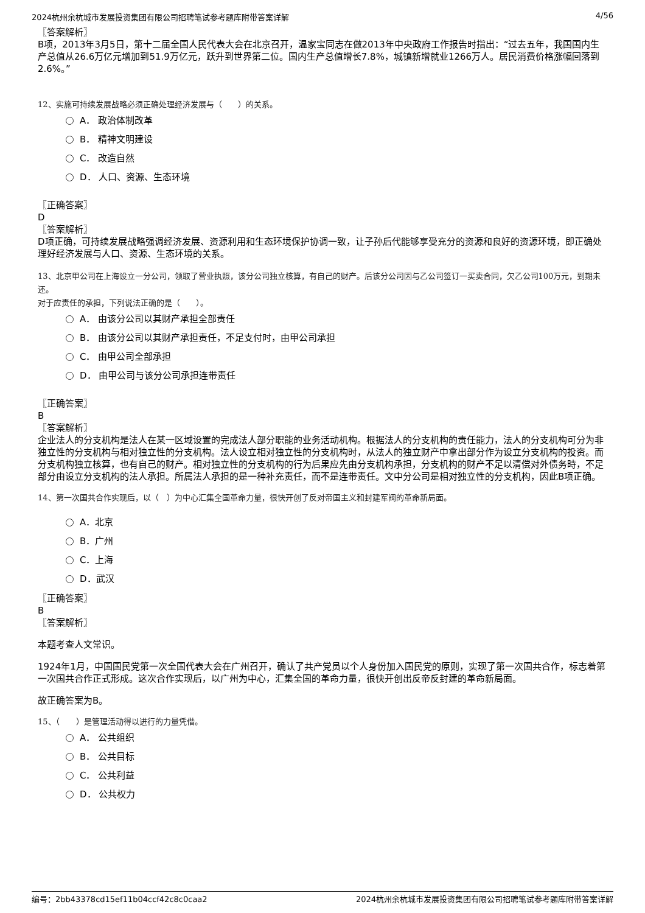2024杭州余杭城市发展投资集团有限公司招聘笔试参考题库附带答案详解 4/56
〖答案解析〗
B项，2013年3月5日，第十二届全国人民代表大会在北京召开，温家宝同志在做2013年中央政府工作报告时指出：“过去五年，我国国内生产总值从26.6万亿元增加到51.9万亿元，跃升到世界第二位。国内生产总值增长7.8%，城镇新增就业1266万人。居民消费价格涨幅回落到2.6%。”
12、实施可持续发展战略必须正确处理经济发展与（　　）的关系。
A． 政治体制改革
B． 精神文明建设
C． 改造自然
D． 人口、资源、生态环境
〖正确答案〗
D
〖答案解析〗
D项正确，可持续发展战略强调经济发展、资源利用和生态环境保护协调一致，让子孙后代能够享受充分的资源和良好的资源环境，即正确处理好经济发展与人口、资源、生态环境的关系。
13、北京甲公司在上海设立一分公司，领取了营业执照，该分公司独立核算，有自己的财产。后该分公司因与乙公司签订一买卖合同，欠乙公司100万元，到期未还。
对于应责任的承担，下列说法正确的是（　　）。
A． 由该分公司以其财产承担全部责任
B． 由该分公司以其财产承担责任，不足支付时，由甲公司承担
C． 由甲公司全部承担
D． 由甲公司与该分公司承担连带责任
〖正确答案〗
B
〖答案解析〗
企业法人的分支机构是法人在某一区域设置的完成法人部分职能的业务活动机构。根据法人的分支机构的责任能力，法人的分支机构可分为非独立性的分支机构与相对独立性的分支机构。法人设立相对独立性的分支机构时，从法人的独立财产中拿出部分作为设立分支机构的投资。而分支机构独立核算，也有自己的财产。相对独立性的分支机构的行为后果应先由分支机构承担，分支机构的财产不足以清偿对外债务時，不足部分由设立分支机构的法人承担。所属法人承担的是一种补充责任，而不是连带责任。文中分公司是相对独立性的分支机构，因此B项正确。
14、第一次国共合作实现后，以（　）为中心汇集全国革命力量，很快开创了反对帝国主义和封建军阀的革命新局面。
A．北京
B．广州
C．上海
D．武汉
〖正确答案〗
B
〖答案解析〗
本题考查人文常识。
1924年1月，中国国民党第一次全国代表大会在广州召开，确认了共产党员以个人身份加入国民党的原则，实现了第一次国共合作，标志着第一次国共合作正式形成。这次合作实现后，以广州为中心，汇集全国的革命力量，很快开创出反帝反封建的革命新局面。
故正确答案为B。
15、（　　）是管理活动得以进行的力量凭借。
A． 公共组织
B． 公共目标
C． 公共利益
D． 公共权力
编号：2bb43378cd15ef11b04ccf42c8c0caa2 2024杭州余杭城市发展投资集团有限公司招聘笔试参考题库附带答案详解